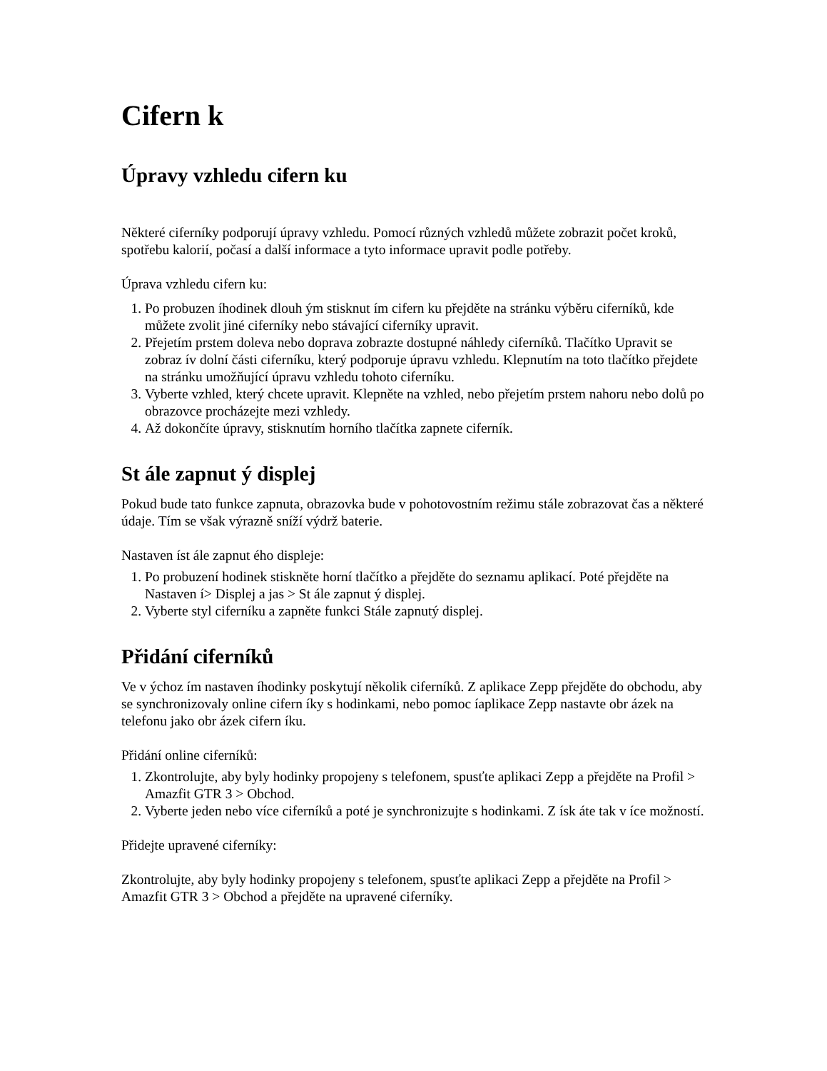Cifern k
Úpravy vzhledu cifern ku
Některé ciferníky podporují úpravy vzhledu. Pomocí různých vzhledů můžete zobrazit počet kroků, spotřebu kalorií, počasí a další informace a tyto informace upravit podle potřeby.
Úprava vzhledu cifern ku:
1. Po probuzen íhodinek dlouh ým stisknut ím cifern ku přejděte na stránku výběru ciferníků, kde můžete zvolit jiné ciferníky nebo stávající ciferníky upravit.
2. Přejetím prstem doleva nebo doprava zobrazte dostupné náhledy ciferníků. Tlačítko Upravit se zobraz ív dolní části ciferníku, který podporuje úpravu vzhledu. Klepnutím na toto tlačítko přejdete na stránku umožňující úpravu vzhledu tohoto ciferníku.
3. Vyberte vzhled, který chcete upravit. Klepněte na vzhled, nebo přejetím prstem nahoru nebo dolů po obrazovce procházejte mezi vzhledy.
4. Až dokončíte úpravy, stisknutím horního tlačítka zapnete ciferník.
St ále zapnut ý displej
Pokud bude tato funkce zapnuta, obrazovka bude v pohotovostním režimu stále zobrazovat čas a některé údaje. Tím se však výrazně sníží výdrž baterie.
Nastaven íst ále zapnut ého displeje:
1. Po probuzení hodinek stiskněte horní tlačítko a přejděte do seznamu aplikací. Poté přejděte na Nastaven í> Displej a jas > St ále zapnut ý displej.
2. Vyberte styl ciferníku a zapněte funkci Stále zapnutý displej.
Přidání ciferníků
Ve v ýchoz ím nastaven íhodinky poskytují několik ciferníků. Z aplikace Zepp přejděte do obchodu, aby se synchronizovaly online cifern íky s hodinkami, nebo pomoc íaplikace Zepp nastavte obr ázek na telefonu jako obr ázek cifern íku.
Přidání online ciferníků:
1. Zkontrolujte, aby byly hodinky propojeny s telefonem, spusťte aplikaci Zepp a přejděte na Profil > Amazfit GTR 3 > Obchod.
2. Vyberte jeden nebo více ciferníků a poté je synchronizujte s hodinkami. Z ísk áte tak v íce možností.
Přidejte upravené ciferníky:
Zkontrolujte, aby byly hodinky propojeny s telefonem, spusťte aplikaci Zepp a přejděte na Profil > Amazfit GTR 3 > Obchod a přejděte na upravené ciferníky.